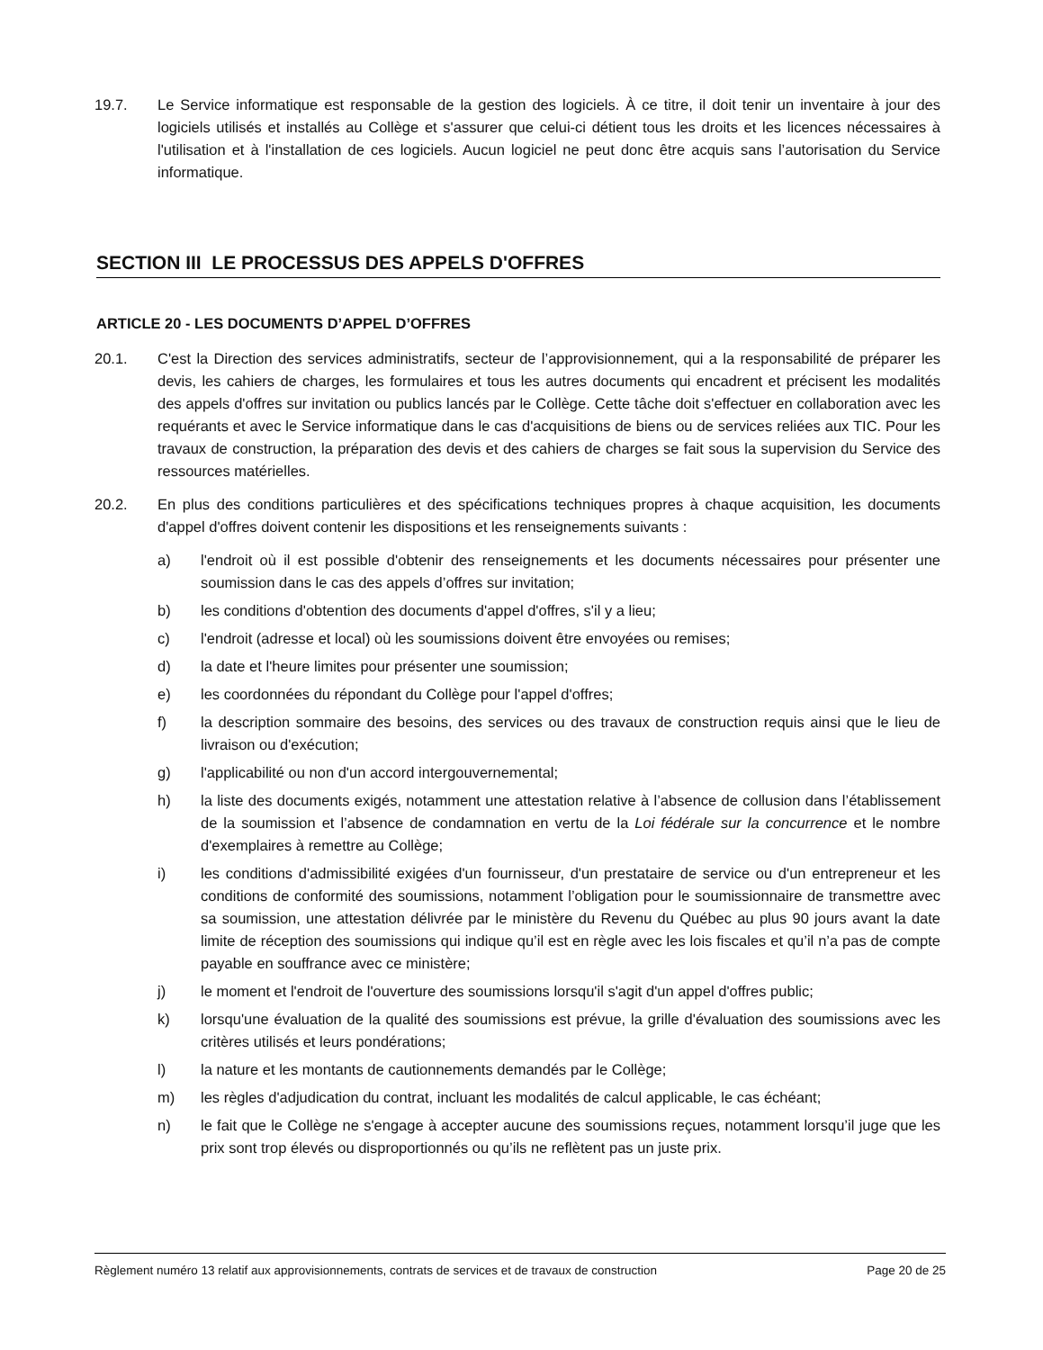19.7. Le Service informatique est responsable de la gestion des logiciels. À ce titre, il doit tenir un inventaire à jour des logiciels utilisés et installés au Collège et s'assurer que celui-ci détient tous les droits et les licences nécessaires à l'utilisation et à l'installation de ces logiciels. Aucun logiciel ne peut donc être acquis sans l’autorisation du Service informatique.
SECTION III LE PROCESSUS DES APPELS D'OFFRES
ARTICLE 20 - LES DOCUMENTS D’APPEL D’OFFRES
20.1. C'est la Direction des services administratifs, secteur de l’approvisionnement, qui a la responsabilité de préparer les devis, les cahiers de charges, les formulaires et tous les autres documents qui encadrent et précisent les modalités des appels d'offres sur invitation ou publics lancés par le Collège. Cette tâche doit s'effectuer en collaboration avec les requérants et avec le Service informatique dans le cas d'acquisitions de biens ou de services reliées aux TIC. Pour les travaux de construction, la préparation des devis et des cahiers de charges se fait sous la supervision du Service des ressources matérielles.
20.2. En plus des conditions particulières et des spécifications techniques propres à chaque acquisition, les documents d'appel d'offres doivent contenir les dispositions et les renseignements suivants :
a) l'endroit où il est possible d'obtenir des renseignements et les documents nécessaires pour présenter une soumission dans le cas des appels d’offres sur invitation;
b) les conditions d'obtention des documents d'appel d'offres, s'il y a lieu;
c) l'endroit (adresse et local) où les soumissions doivent être envoyées ou remises;
d) la date et l'heure limites pour présenter une soumission;
e) les coordonnées du répondant du Collège pour l'appel d'offres;
f) la description sommaire des besoins, des services ou des travaux de construction requis ainsi que le lieu de livraison ou d'exécution;
g) l'applicabilité ou non d'un accord intergouvernemental;
h) la liste des documents exigés, notamment une attestation relative à l’absence de collusion dans l’établissement de la soumission et l’absence de condamnation en vertu de la Loi fédérale sur la concurrence et le nombre d'exemplaires à remettre au Collège;
i) les conditions d'admissibilité exigées d'un fournisseur, d'un prestataire de service ou d'un entrepreneur et les conditions de conformité des soumissions, notamment l’obligation pour le soumissionnaire de transmettre avec sa soumission, une attestation délivrée par le ministère du Revenu du Québec au plus 90 jours avant la date limite de réception des soumissions qui indique qu’il est en règle avec les lois fiscales et qu’il n’a pas de compte payable en souffrance avec ce ministère;
j) le moment et l'endroit de l'ouverture des soumissions lorsqu'il s'agit d'un appel d'offres public;
k) lorsqu'une évaluation de la qualité des soumissions est prévue, la grille d'évaluation des soumissions avec les critères utilisés et leurs pondérations;
l) la nature et les montants de cautionnements demandés par le Collège;
m) les règles d'adjudication du contrat, incluant les modalités de calcul applicable, le cas échéant;
n) le fait que le Collège ne s'engage à accepter aucune des soumissions reçues, notamment lorsqu’il juge que les prix sont trop élevés ou disproportionnés ou qu’ils ne reflètent pas un juste prix.
Règlement numéro 13 relatif aux approvisionnements, contrats de services et de travaux de construction Page 20 de 25